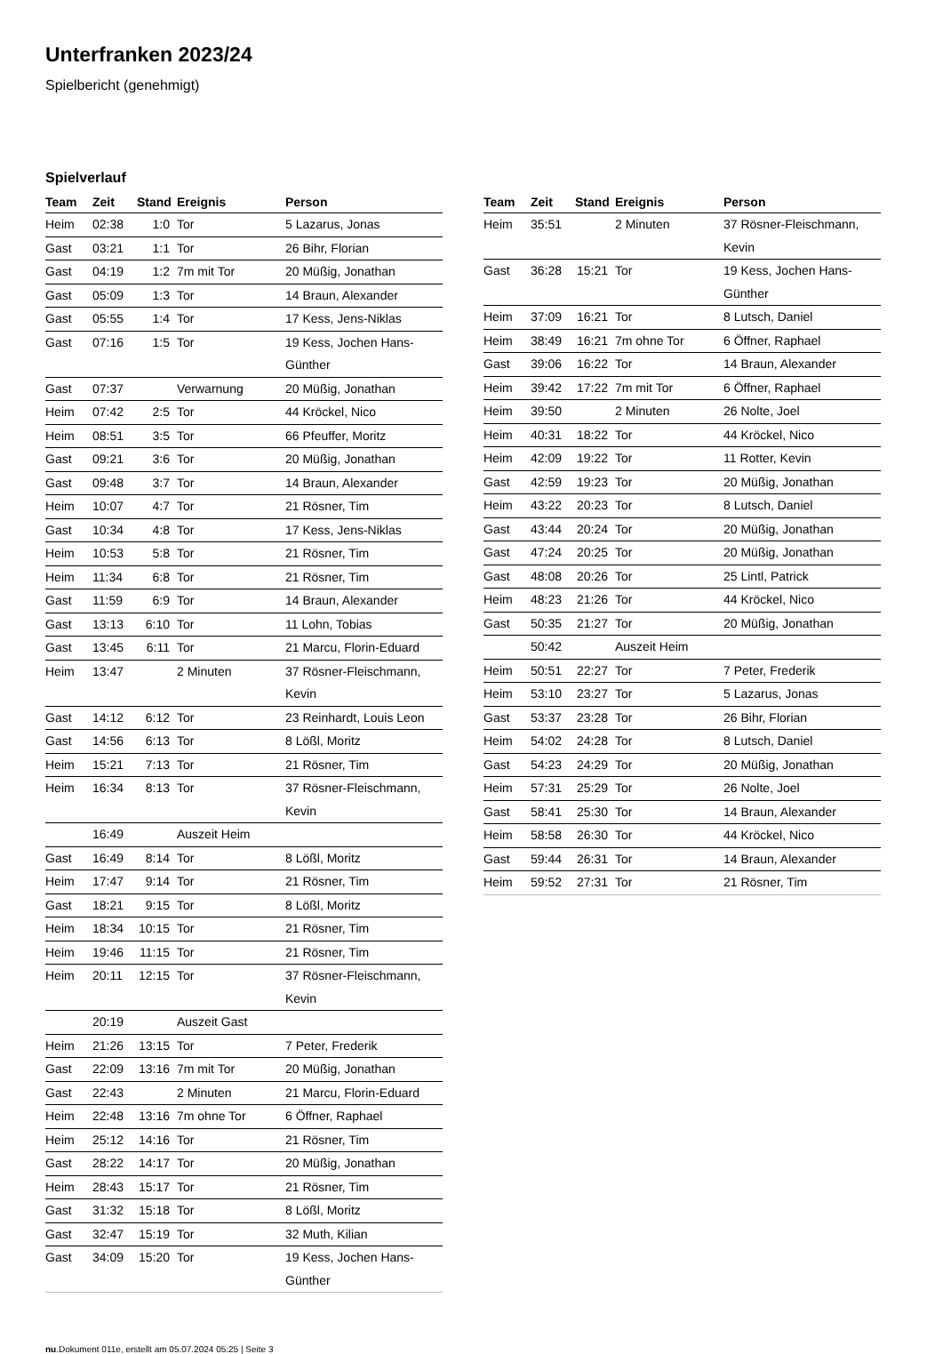Unterfranken 2023/24
Spielbericht (genehmigt)
Spielverlauf
| Team | Zeit | Stand | Ereignis | Person |
| --- | --- | --- | --- | --- |
| Heim | 02:38 | 1:0 | Tor | 5 Lazarus, Jonas |
| Gast | 03:21 | 1:1 | Tor | 26 Bihr, Florian |
| Gast | 04:19 | 1:2 | 7m mit Tor | 20 Müßig, Jonathan |
| Gast | 05:09 | 1:3 | Tor | 14 Braun, Alexander |
| Gast | 05:55 | 1:4 | Tor | 17 Kess, Jens-Niklas |
| Gast | 07:16 | 1:5 | Tor | 19 Kess, Jochen Hans-Günther |
| Gast | 07:37 | | Verwarnung | 20 Müßig, Jonathan |
| Heim | 07:42 | 2:5 | Tor | 44 Kröckel, Nico |
| Heim | 08:51 | 3:5 | Tor | 66 Pfeuffer, Moritz |
| Gast | 09:21 | 3:6 | Tor | 20 Müßig, Jonathan |
| Gast | 09:48 | 3:7 | Tor | 14 Braun, Alexander |
| Heim | 10:07 | 4:7 | Tor | 21 Rösner, Tim |
| Gast | 10:34 | 4:8 | Tor | 17 Kess, Jens-Niklas |
| Heim | 10:53 | 5:8 | Tor | 21 Rösner, Tim |
| Heim | 11:34 | 6:8 | Tor | 21 Rösner, Tim |
| Gast | 11:59 | 6:9 | Tor | 14 Braun, Alexander |
| Gast | 13:13 | 6:10 | Tor | 11 Lohn, Tobias |
| Gast | 13:45 | 6:11 | Tor | 21 Marcu, Florin-Eduard |
| Heim | 13:47 | | 2 Minuten | 37 Rösner-Fleischmann, Kevin |
| Gast | 14:12 | 6:12 | Tor | 23 Reinhardt, Louis Leon |
| Gast | 14:56 | 6:13 | Tor | 8 Lößl, Moritz |
| Heim | 15:21 | 7:13 | Tor | 21 Rösner, Tim |
| Heim | 16:34 | 8:13 | Tor | 37 Rösner-Fleischmann, Kevin |
| | 16:49 | | Auszeit Heim | |
| Gast | 16:49 | 8:14 | Tor | 8 Lößl, Moritz |
| Heim | 17:47 | 9:14 | Tor | 21 Rösner, Tim |
| Gast | 18:21 | 9:15 | Tor | 8 Lößl, Moritz |
| Heim | 18:34 | 10:15 | Tor | 21 Rösner, Tim |
| Heim | 19:46 | 11:15 | Tor | 21 Rösner, Tim |
| Heim | 20:11 | 12:15 | Tor | 37 Rösner-Fleischmann, Kevin |
| | 20:19 | | Auszeit Gast | |
| Heim | 21:26 | 13:15 | Tor | 7 Peter, Frederik |
| Gast | 22:09 | 13:16 | 7m mit Tor | 20 Müßig, Jonathan |
| Gast | 22:43 | | 2 Minuten | 21 Marcu, Florin-Eduard |
| Heim | 22:48 | 13:16 | 7m ohne Tor | 6 Öffner, Raphael |
| Heim | 25:12 | 14:16 | Tor | 21 Rösner, Tim |
| Gast | 28:22 | 14:17 | Tor | 20 Müßig, Jonathan |
| Heim | 28:43 | 15:17 | Tor | 21 Rösner, Tim |
| Gast | 31:32 | 15:18 | Tor | 8 Lößl, Moritz |
| Gast | 32:47 | 15:19 | Tor | 32 Muth, Kilian |
| Gast | 34:09 | 15:20 | Tor | 19 Kess, Jochen Hans-Günther |
| Team | Zeit | Stand | Ereignis | Person |
| --- | --- | --- | --- | --- |
| Heim | 35:51 | | 2 Minuten | 37 Rösner-Fleischmann, Kevin |
| Gast | 36:28 | 15:21 | Tor | 19 Kess, Jochen Hans-Günther |
| Heim | 37:09 | 16:21 | Tor | 8 Lutsch, Daniel |
| Heim | 38:49 | 16:21 | 7m ohne Tor | 6 Öffner, Raphael |
| Gast | 39:06 | 16:22 | Tor | 14 Braun, Alexander |
| Heim | 39:42 | 17:22 | 7m mit Tor | 6 Öffner, Raphael |
| Heim | 39:50 | | 2 Minuten | 26 Nolte, Joel |
| Heim | 40:31 | 18:22 | Tor | 44 Kröckel, Nico |
| Heim | 42:09 | 19:22 | Tor | 11 Rotter, Kevin |
| Gast | 42:59 | 19:23 | Tor | 20 Müßig, Jonathan |
| Heim | 43:22 | 20:23 | Tor | 8 Lutsch, Daniel |
| Gast | 43:44 | 20:24 | Tor | 20 Müßig, Jonathan |
| Gast | 47:24 | 20:25 | Tor | 20 Müßig, Jonathan |
| Gast | 48:08 | 20:26 | Tor | 25 Lintl, Patrick |
| Heim | 48:23 | 21:26 | Tor | 44 Kröckel, Nico |
| Gast | 50:35 | 21:27 | Tor | 20 Müßig, Jonathan |
| | 50:42 | | Auszeit Heim | |
| Heim | 50:51 | 22:27 | Tor | 7 Peter, Frederik |
| Heim | 53:10 | 23:27 | Tor | 5 Lazarus, Jonas |
| Gast | 53:37 | 23:28 | Tor | 26 Bihr, Florian |
| Heim | 54:02 | 24:28 | Tor | 8 Lutsch, Daniel |
| Gast | 54:23 | 24:29 | Tor | 20 Müßig, Jonathan |
| Heim | 57:31 | 25:29 | Tor | 26 Nolte, Joel |
| Gast | 58:41 | 25:30 | Tor | 14 Braun, Alexander |
| Heim | 58:58 | 26:30 | Tor | 44 Kröckel, Nico |
| Gast | 59:44 | 26:31 | Tor | 14 Braun, Alexander |
| Heim | 59:52 | 27:31 | Tor | 21 Rösner, Tim |
nu.Dokument 011e, erstellt am 05.07.2024 05:25 | Seite 3